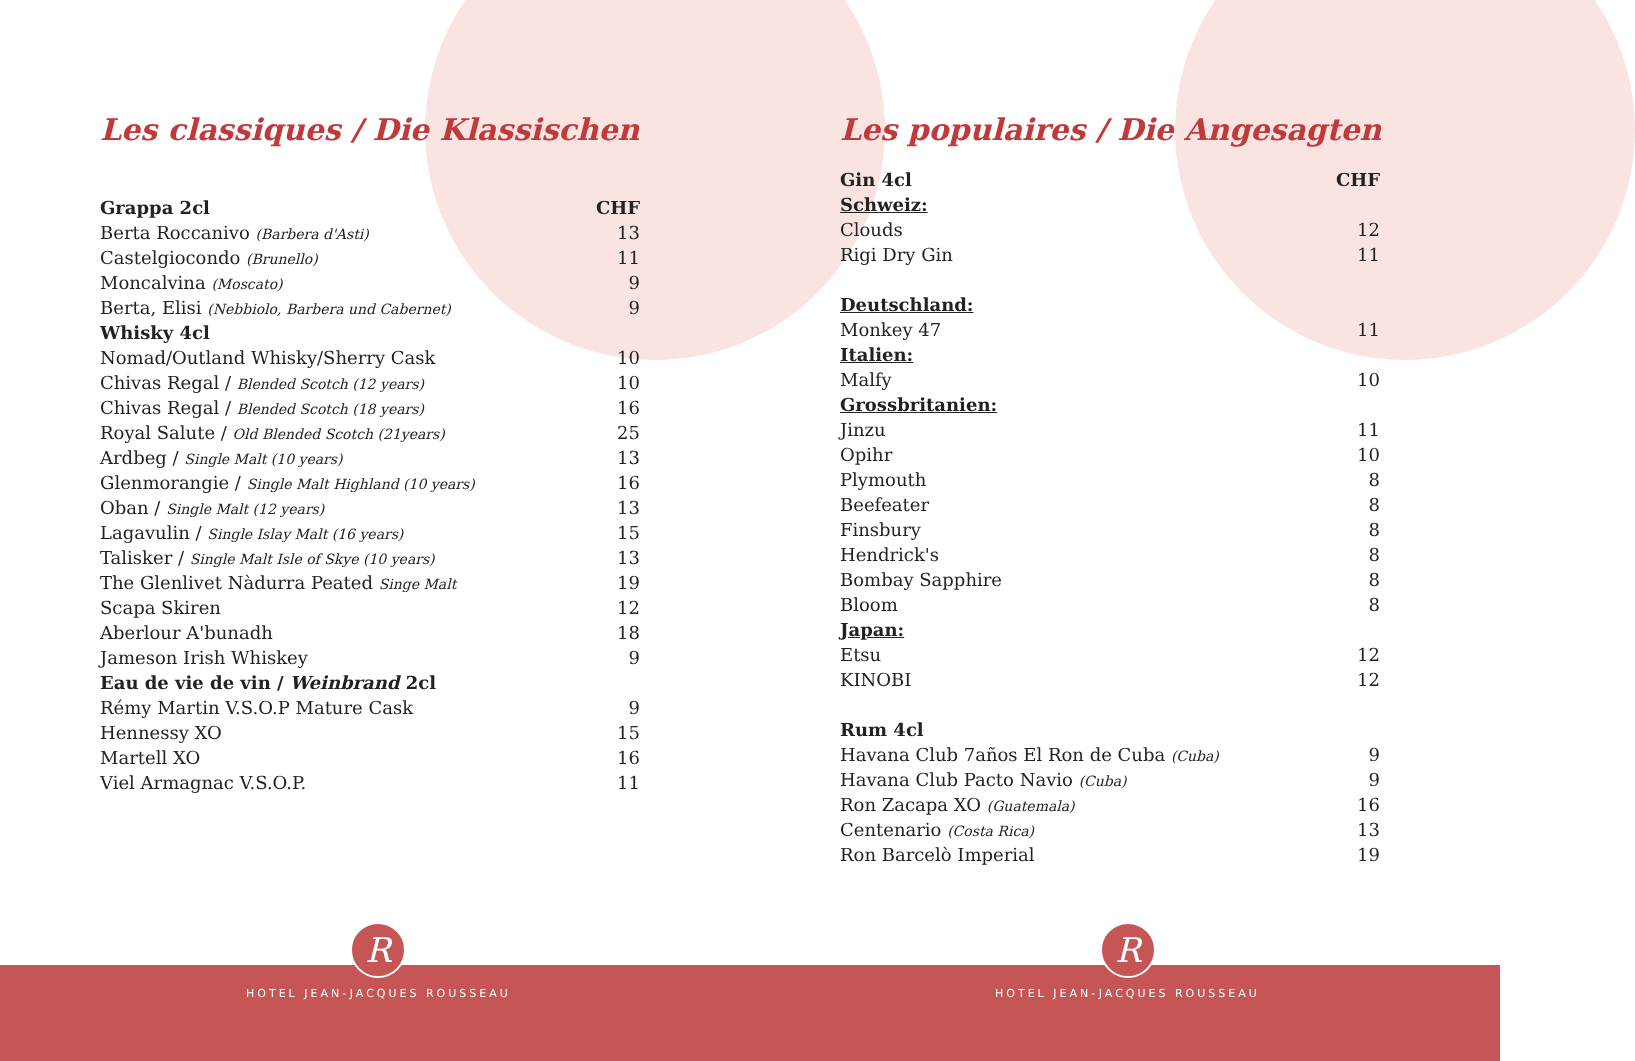Les classiques / Die Klassischen
| Grappa 2cl | CHF |
| Berta Roccanivo (Barbera d'Asti) | 13 |
| Castelgiocondo (Brunello) | 11 |
| Moncalvina (Moscato) | 9 |
| Berta, Elisi (Nebbiolo, Barbera und Cabernet) | 9 |
| Whisky 4cl | |
| Nomad/Outland Whisky/Sherry Cask | 10 |
| Chivas Regal / Blended Scotch (12 years) | 10 |
| Chivas Regal / Blended Scotch (18 years) | 16 |
| Royal Salute / Old Blended Scotch (21years) | 25 |
| Ardbeg / Single Malt (10 years) | 13 |
| Glenmorangie / Single Malt Highland (10 years) | 16 |
| Oban / Single Malt (12 years) | 13 |
| Lagavulin / Single Islay Malt (16 years) | 15 |
| Talisker / Single Malt Isle of Skye (10 years) | 13 |
| The Glenlivet Nàdurra Peated Singe Malt | 19 |
| Scapa Skiren | 12 |
| Aberlour A'bunadh | 18 |
| Jameson Irish Whiskey | 9 |
| Eau de vie de vin / Weinbrand 2cl | |
| Rémy Martin V.S.O.P Mature Cask | 9 |
| Hennessy XO | 15 |
| Martell XO | 16 |
| Viel Armagnac V.S.O.P. | 11 |
Les populaires / Die Angesagten
| Gin 4cl | CHF |
| Schweiz: | |
| Clouds | 12 |
| Rigi Dry Gin | 11 |
| Deutschland: | |
| Monkey 47 | 11 |
| Italien: | |
| Malfy | 10 |
| Grossbritanien: | |
| Jinzu | 11 |
| Opihr | 10 |
| Plymouth | 8 |
| Beefeater | 8 |
| Finsbury | 8 |
| Hendrick's | 8 |
| Bombay Sapphire | 8 |
| Bloom | 8 |
| Japan: | |
| Etsu | 12 |
| KINOBI | 12 |
| Rum 4cl | |
| Havana Club 7años El Ron de Cuba (Cuba) | 9 |
| Havana Club Pacto Navio (Cuba) | 9 |
| Ron Zacapa XO (Guatemala) | 16 |
| Centenario (Costa Rica) | 13 |
| Ron Barcelò Imperial | 19 |
R R
HOTEL JEAN-JACQUES ROUSSEAU HOTEL JEAN-JACQUES ROUSSEAU